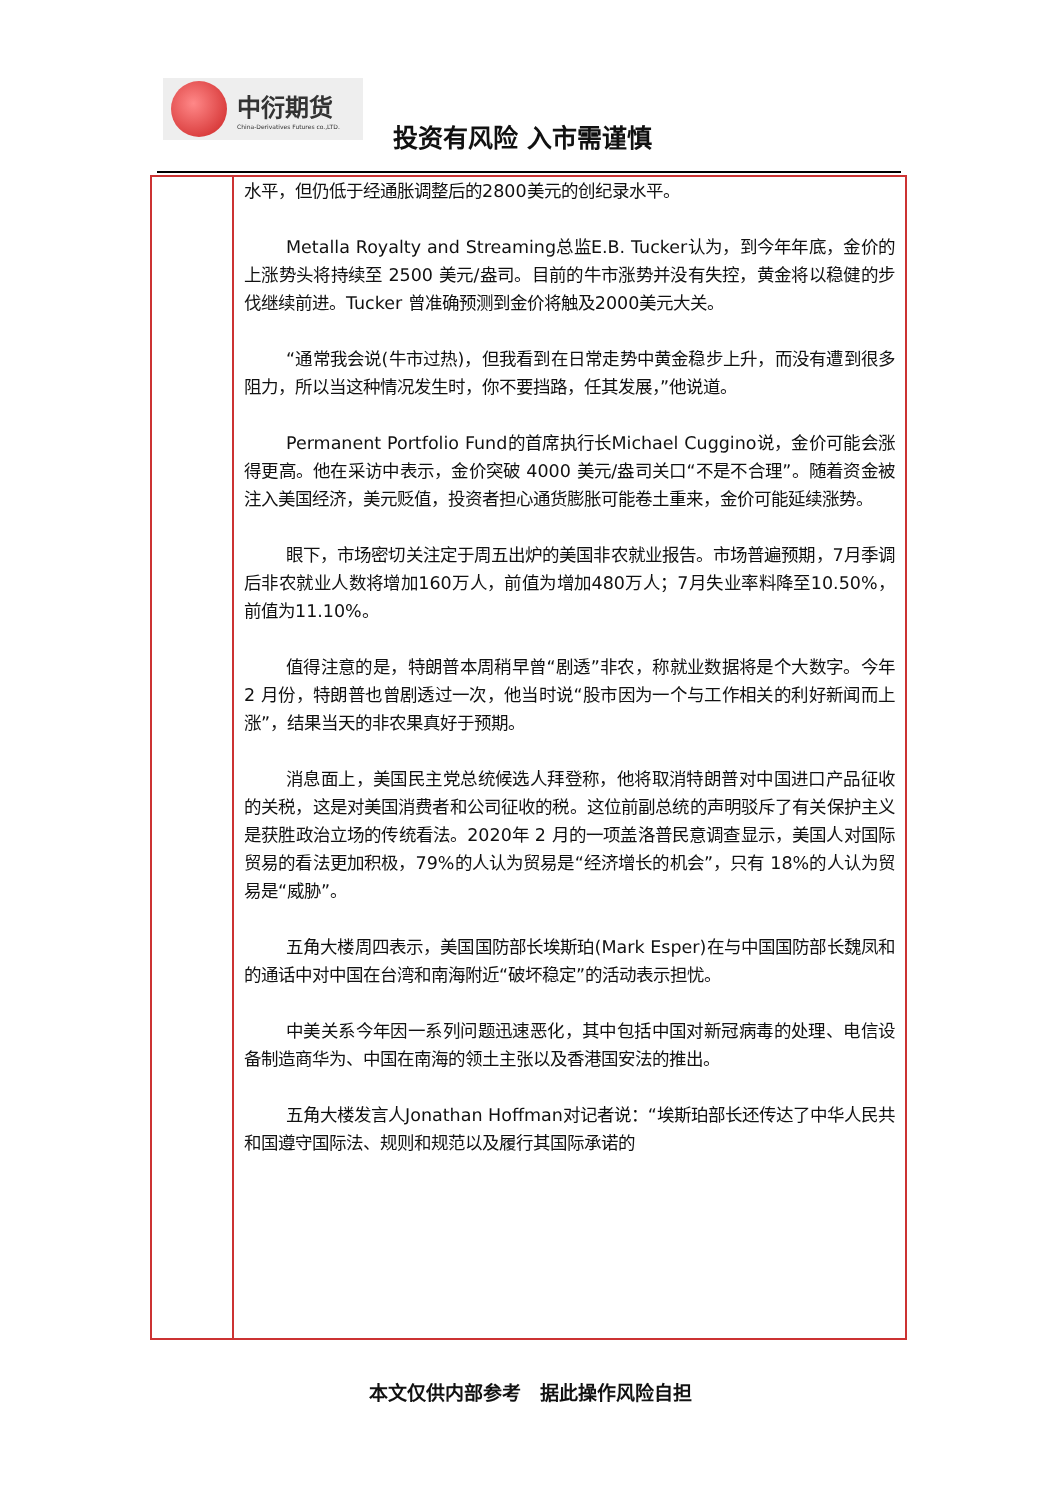中衍期货
China-Derivatives Futures co.,LTD.
投资有风险 入市需谨慎
| | 水平，但仍低于经通胀调整后的2800美元的创纪录水平。 Metalla Royalty and Streaming总监E.B. Tucker认为，到今年年底，金价的上涨势头将持续至 2500 美元/盎司。目前的牛市涨势并没有失控，黄金将以稳健的步伐继续前进。Tucker 曾准确预测到金价将触及2000美元大关。 “通常我会说(牛市过热)，但我看到在日常走势中黄金稳步上升，而没有遭到很多阻力，所以当这种情况发生时，你不要挡路，任其发展，”他说道。 Permanent Portfolio Fund的首席执行长Michael Cuggino说，金价可能会涨得更高。他在采访中表示，金价突破 4000 美元/盎司关口“不是不合理”。随着资金被注入美国经济，美元贬值，投资者担心通货膨胀可能卷土重来，金价可能延续涨势。 眼下，市场密切关注定于周五出炉的美国非农就业报告。市场普遍预期，7月季调后非农就业人数将增加160万人，前值为增加480万人；7月失业率料降至10.50%，前值为11.10%。 值得注意的是，特朗普本周稍早曾“剧透”非农，称就业数据将是个大数字。今年 2 月份，特朗普也曾剧透过一次，他当时说“股市因为一个与工作相关的利好新闻而上涨”，结果当天的非农果真好于预期。 消息面上，美国民主党总统候选人拜登称，他将取消特朗普对中国进口产品征收的关税，这是对美国消费者和公司征收的税。这位前副总统的声明驳斥了有关保护主义是获胜政治立场的传统看法。2020年 2 月的一项盖洛普民意调查显示，美国人对国际贸易的看法更加积极，79%的人认为贸易是“经济增长的机会”，只有 18%的人认为贸易是“威胁”。 五角大楼周四表示，美国国防部长埃斯珀(Mark Esper)在与中国国防部长魏凤和的通话中对中国在台湾和南海附近“破坏稳定”的活动表示担忧。 中美关系今年因一系列问题迅速恶化，其中包括中国对新冠病毒的处理、电信设备制造商华为、中国在南海的领土主张以及香港国安法的推出。 五角大楼发言人Jonathan Hoffman对记者说：“埃斯珀部长还传达了中华人民共和国遵守国际法、规则和规范以及履行其国际承诺的 |
本文仅供内部参考 据此操作风险自担